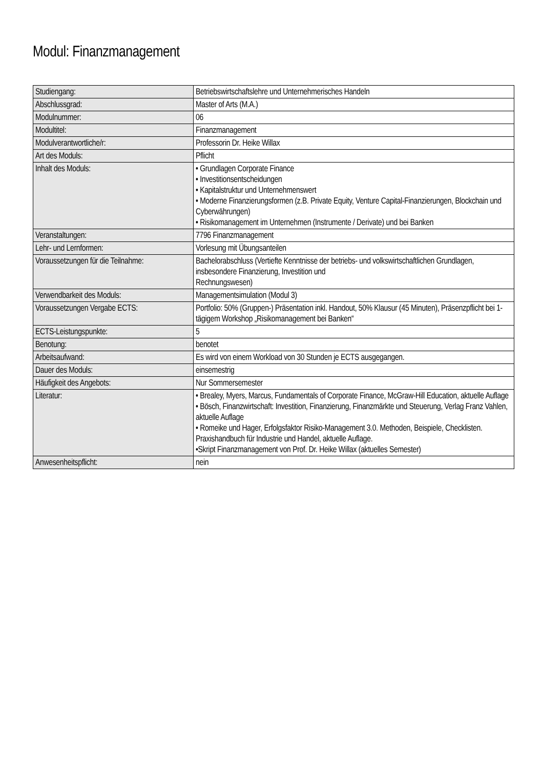Modul: Finanzmanagement
| Studiengang: | Betriebswirtschaftslehre und Unternehmerisches Handeln |
| Abschlussgrad: | Master of Arts (M.A.) |
| Modulnummer: | 06 |
| Modultitel: | Finanzmanagement |
| Modulverantwortliche/r: | Professorin Dr. Heike Willax |
| Art des Moduls: | Pflicht |
| Inhalt des Moduls: | • Grundlagen Corporate Finance • Investitionsentscheidungen • Kapitalstruktur und Unternehmenswert • Moderne Finanzierungsformen (z.B. Private Equity, Venture Capital-Finanzierungen, Blockchain und Cyberwährungen) • Risikomanagement im Unternehmen (Instrumente / Derivate) und bei Banken |
| Veranstaltungen: | 7796 Finanzmanagement |
| Lehr- und Lernformen: | Vorlesung mit Übungsanteilen |
| Voraussetzungen für die Teilnahme: | Bachelorabschluss (Vertiefte Kenntnisse der betriebs- und volkswirtschaftlichen Grundlagen, insbesondere Finanzierung, Investition und Rechnungswesen) |
| Verwendbarkeit des Moduls: | Managementsimulation (Modul 3) |
| Voraussetzungen Vergabe ECTS: | Portfolio: 50% (Gruppen-) Präsentation inkl. Handout, 50% Klausur (45 Minuten), Präsenzpflicht bei 1-tägigem Workshop „Risikomanagement bei Banken“ |
| ECTS-Leistungspunkte: | 5 |
| Benotung: | benotet |
| Arbeitsaufwand: | Es wird von einem Workload von 30 Stunden je ECTS ausgegangen. |
| Dauer des Moduls: | einsemestrig |
| Häufigkeit des Angebots: | Nur Sommersemester |
| Literatur: | • Brealey, Myers, Marcus, Fundamentals of Corporate Finance, McGraw-Hill Education, aktuelle Auflage • Bösch, Finanzwirtschaft: Investition, Finanzierung, Finanzmärkte und Steuerung, Verlag Franz Vahlen, aktuelle Auflage • Romeike und Hager, Erfolgsfaktor Risiko-Management 3.0. Methoden, Beispiele, Checklisten. Praxishandbuch für Industrie und Handel, aktuelle Auflage. •Skript Finanzmanagement von Prof. Dr. Heike Willax (aktuelles Semester) |
| Anwesenheitspflicht: | nein |